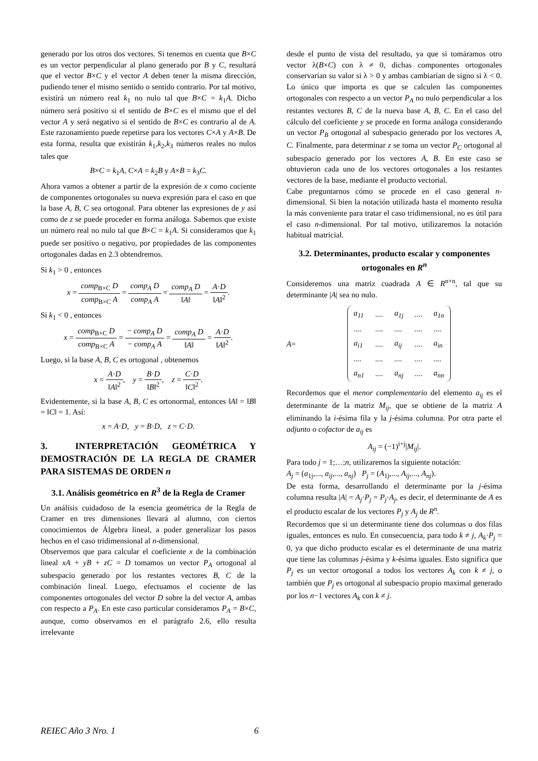generado por los otros dos vectores. Si tenemos en cuenta que B×C es un vector perpendicular al plano generado por B y C, resultará que el vector B×C y el vector A deben tener la misma dirección, pudiendo tener el mismo sentido o sentido contrario. Por tal motivo, existirá un número real k<sub>1</sub> no nulo tal que B×C = k<sub>1</sub>A. Dicho número será positivo si el sentido de B×C es el mismo que el del vector A y será negativo si el sentido de B×C es contrario al de A. Este razonamiento puede repetirse para los vectores C×A y A×B. De esta forma, resulta que existirán k<sub>1</sub>,k<sub>2</sub>,k<sub>3</sub> números reales no nulos tales que
B×C = k<sub>1</sub>A, C×A = k<sub>2</sub>B y A×B = k<sub>3</sub>C.
Ahora vamos a obtener a partir de la expresión de x como cociente de componentes ortogonales su nueva expresión para el caso en que la base A, B, C sea ortogonal. Para obtener las expresiones de y así como de z se puede proceder en forma análoga. Sabemos que existe un número real no nulo tal que B×C = k<sub>1</sub>A. Si consideramos que k<sub>1</sub> puede ser positivo o negativo, por propiedades de las componentes ortogonales dadas en 2.3 obtendremos.
Si k<sub>1</sub> > 0 , entonces
x = comp<sub>B×C</sub> D comp<sub>B×C</sub> A = comp<sub>A</sub> D comp<sub>A</sub> A = comp<sub>A</sub> D ‖A‖ = A·D ‖A‖<sup>2</sup>.
Si k<sub>1</sub> < 0 , entonces
x = comp<sub>B×C</sub> D comp<sub>B×C</sub> A = − comp<sub>A</sub> D − comp<sub>A</sub> A = comp<sub>A</sub> D ‖A‖ = A·D ‖A‖<sup>2</sup>.
Luego, si la base A, B, C es ortogonal , obtenemos
x = A·D ‖A‖<sup>2</sup>, y = B·D ‖B‖<sup>2</sup>, z = C·D ‖C‖<sup>2</sup>.
Evidentemente, si la base A, B, C es ortonormal, entonces ‖A‖ = ‖B‖ = ‖C‖ = 1. Así:
x = A·D, y = B·D, z = C·D.
3. INTERPRETACIÓN GEOMÉTRICA Y DEMOSTRACIÓN DE LA REGLA DE CRAMER PARA SISTEMAS DE ORDEN n
3.1. Análisis geométrico en R<sup>3</sup> de la Regla de Cramer
Un análisis cuidadoso de la esencia geométrica de la Regla de Cramer en tres dimensiones llevará al alumno, con ciertos conocimientos de Álgebra lineal, a poder generalizar los pasos hechos en el caso tridimensional al n-dimensional.
Observemos que para calcular el coeficiente x de la combinación lineal xA + yB + zC = D tomamos un vector P<sub>A</sub> ortogonal al subespacio generado por los restantes vectores B, C de la combinación lineal. Luego, efectuamos el cociente de las componentes ortogonales del vector D sobre la del vector A, ambas con respecto a P<sub>A</sub>. En este caso particular consideramos P<sub>A</sub> = B×C, aunque, como observamos en el parágrafo 2.6, ello resulta irrelevante
desde el punto de vista del resultado, ya que si tomáramos otro vector λ(B×C) con λ ≠ 0, dichas componentes ortogonales conservarían su valor si λ > 0 y ambas cambiarían de signo si λ < 0. Lo único que importa es que se calculen las componentes ortogonales con respecto a un vector P<sub>A</sub> no nulo perpendicular a los restantes vectores B, C de la nueva base A, B, C. En el caso del cálculo del coeficiente y se procede en forma análoga considerando un vector P<sub>B</sub> ortogonal al subespacio generado por los vectores A, C. Finalmente, para determinar z se toma un vector P<sub>C</sub> ortogonal al subespacio generado por los vectores A, B. En este caso se obtuvieron cada uno de los vectores ortogonales a los restantes vectores de la base, mediante el producto vectorial.
Cabe preguntarnos cómo se procede en el caso general n-dimensional. Si bien la notación utilizada hasta el momento resulta la más conveniente para tratar el caso tridimensional, no es útil para el caso n-dimensional. Por tal motivo, utilizaremos la notación habitual matricial.
3.2. Determinantes, producto escalar y componentes ortogonales en R<sup>n</sup>
Consideremos una matriz cuadrada A ∈ R<sup>n×n</sup>, tal que su determinante |A| sea no nulo.
A =
| a<sub>11</sub> | .... | a<sub>1j</sub> | .... | a<sub>1n</sub> |
| .... | .... | .... | .... | .... |
| a<sub>i1</sub> | .... | a<sub>ij</sub> | .... | a<sub>in</sub> |
| .... | .... | .... | .... | .... |
| a<sub>n1</sub> | .... | a<sub>nj</sub> | .... | a<sub>nn</sub> |
Recordemos que el menor complementario del elemento a<sub>ij</sub> es el determinante de la matriz M<sub>ij</sub>, que se obtiene de la matriz A eliminando la i-ésima fila y la j-ésima columna. Por otra parte el adjunto o cofactor de a<sub>ij</sub> es
A<sub>ij</sub> = (−1)<sup>i+j</sup>|M<sub>ij</sub>|.
Para todo j = 1;…;n, utilizaremos la siguiente notación:
A<sub>j</sub> = (a<sub>1j</sub>,..., a<sub>ij</sub>,..., a<sub>nj</sub>) P<sub>j</sub> = (A<sub>1j</sub>,..., A<sub>ij</sub>,..., A<sub>nj</sub>).
De esta forma, desarrollando el determinante por la j-ésima columna resulta |A| = A<sub>j</sub>·P<sub>j</sub> = P<sub>j</sub>·A<sub>j</sub>, es decir, el determinante de A es el producto escalar de los vectores P<sub>j</sub> y A<sub>j</sub> de R<sup>n</sup>.
Recordemos que si un determinante tiene dos columnas o dos filas iguales, entonces es nulo. En consecuencia, para todo k ≠ j, A<sub>k</sub>·P<sub>j</sub> = 0, ya que dicho producto escalar es el determinante de una matriz que tiene las columnas j-ésima y k-ésima iguales. Esto significa que P<sub>j</sub> es un vector ortogonal a todos los vectores A<sub>k</sub> con k ≠ j, o también que P<sub>j</sub> es ortogonal al subespacio propio maximal generado por los n−1 vectores A<sub>k</sub> con k ≠ j.
REIEC Año 3 Nro. 1 6